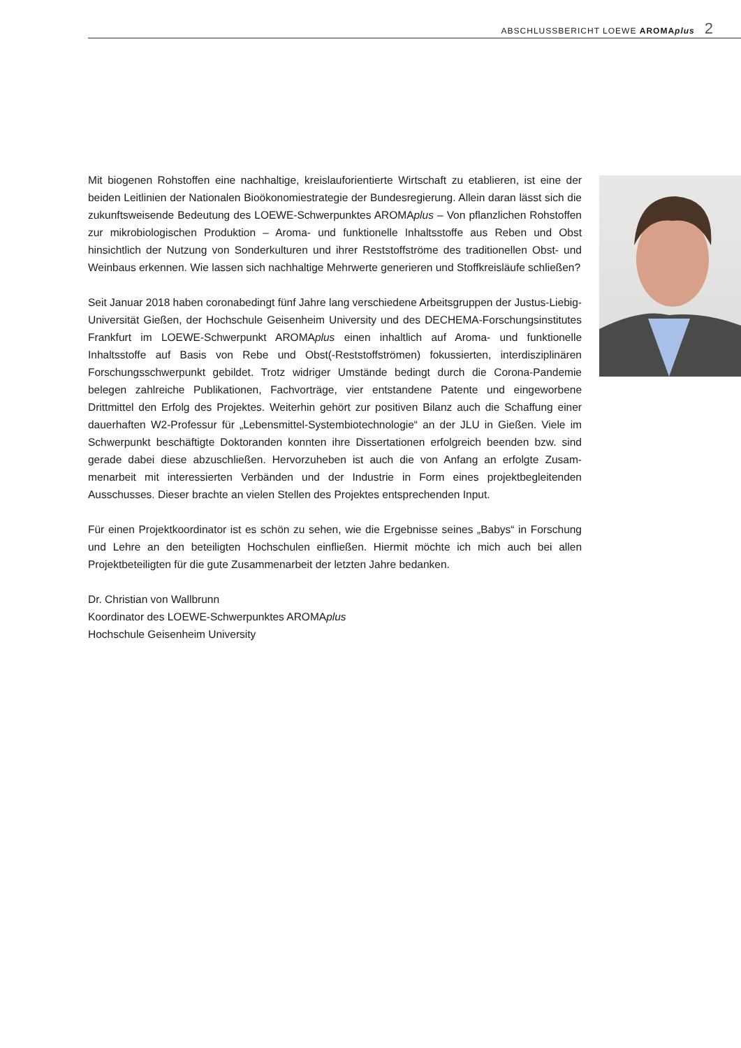ABSCHLUSSBERICHT LOEWE AROMAplus 2
Mit biogenen Rohstoffen eine nachhaltige, kreislauforientierte Wirtschaft zu etablieren, ist eine der beiden Leitlinien der Nationalen Bioökonomiestrategie der Bundesregierung. Allein daran lässt sich die zukunftsweisende Bedeutung des LOEWE-Schwerpunktes AROMAplus – Von pflanzlichen Rohstoffen zur mikrobiologischen Produktion – Aroma- und funktionelle Inhaltsstoffe aus Reben und Obst hinsichtlich der Nutzung von Sonderkulturen und ihrer Reststoffströme des traditionellen Obst- und Weinbaus erkennen. Wie lassen sich nachhaltige Mehrwerte generieren und Stoffkreisläufe schließen?
Seit Januar 2018 haben coronabedingt fünf Jahre lang verschiedene Arbeitsgruppen der Justus-Liebig-Universität Gießen, der Hochschule Geisenheim University und des DECHEMA-Forschungsinstitutes Frankfurt im LOEWE-Schwerpunkt AROMAplus einen inhaltlich auf Aroma- und funktionelle Inhaltsstoffe auf Basis von Rebe und Obst(-Reststoff­strömen) fokussierten, interdisziplinären Forschungsschwerpunkt gebildet. Trotz widriger Umstände bedingt durch die Corona-Pandemie belegen zahlreiche Publikationen, Fach­vorträge, vier entstandene Patente und eingeworbene Drittmittel den Erfolg des Projektes. Weiterhin gehört zur positiven Bilanz auch die Schaffung einer dauerhaften W2-Professur für „Lebensmittel-Systembiotechnologie“ an der JLU in Gießen. Viele im Schwerpunkt beschäftigte Doktoranden konnten ihre Dissertationen erfolgreich beenden bzw. sind gera­de dabei diese abzuschließen. Hervorzuheben ist auch die von Anfang an erfolgte Zusam­menarbeit mit interessierten Verbänden und der Industrie in Form eines projektbegleiten­den Ausschusses. Dieser brachte an vielen Stellen des Projektes entsprechenden Input.
Für einen Projektkoordinator ist es schön zu sehen, wie die Ergebnisse seines „Babys“ in Forschung und Lehre an den beteiligten Hochschulen einfließen. Hiermit möchte ich mich auch bei allen Projektbeteiligten für die gute Zusammenarbeit der letzten Jahre bedanken.
Dr. Christian von Wallbrunn
Koordinator des LOEWE-Schwerpunktes AROMAplus
Hochschule Geisenheim University